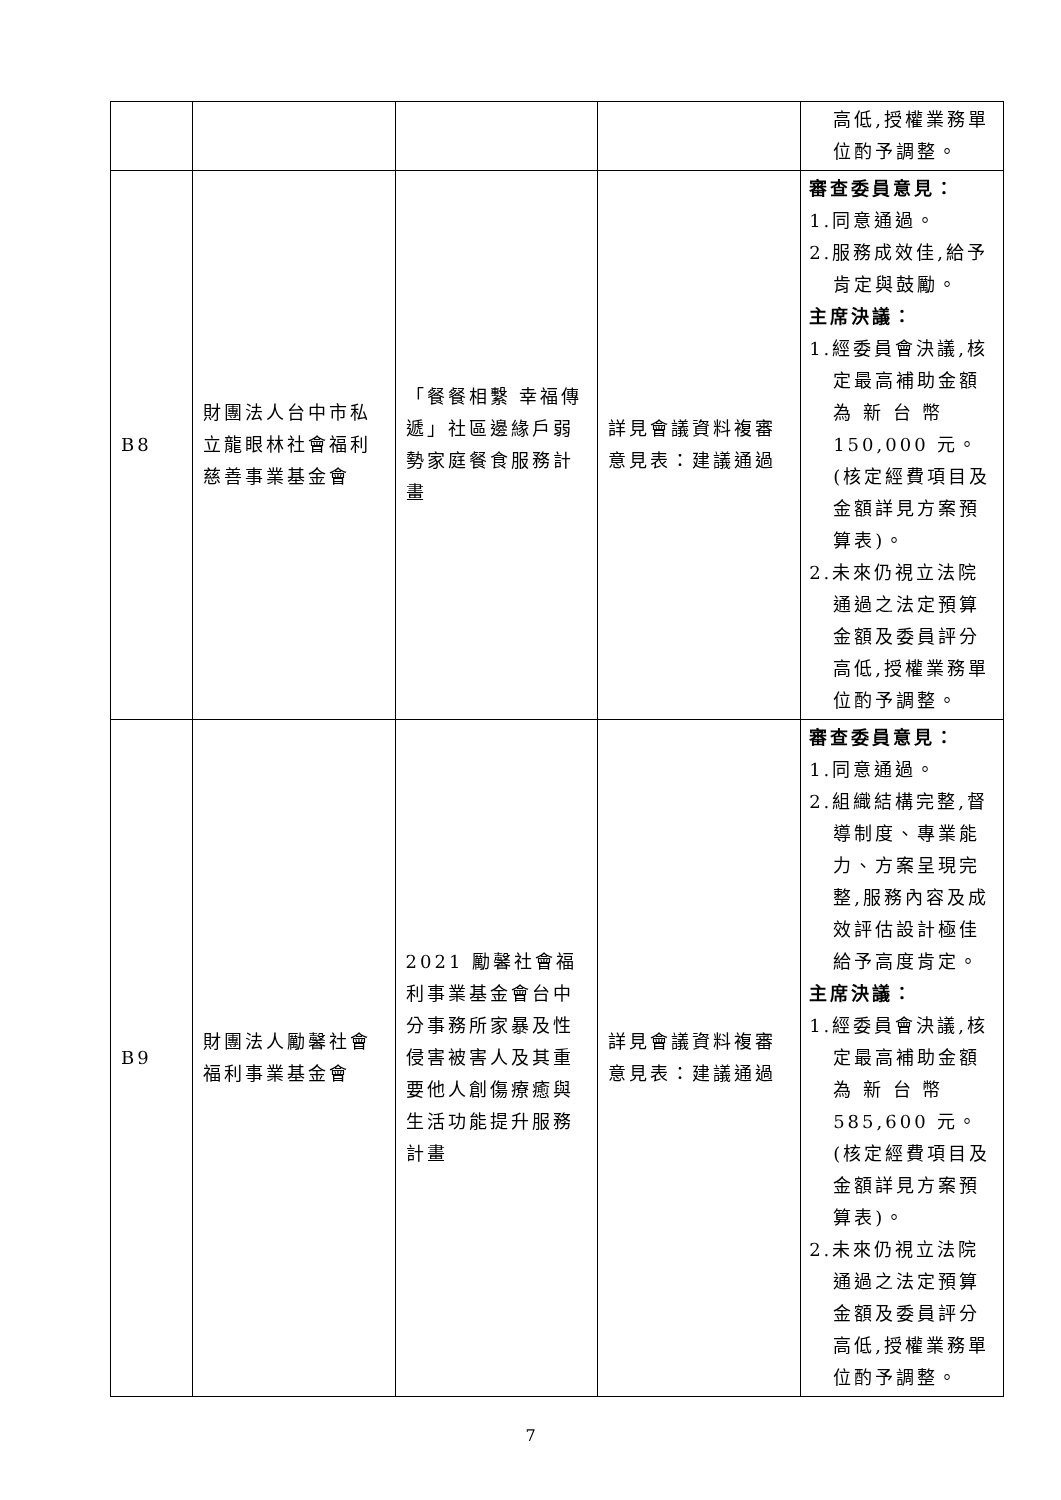| | | | | 高低,授權業務單 位酌予調整。 |
| B8 | 財團法人台中市私立龍眼林社會福利慈善事業基金會 | 「餐餐相繫 幸福傳遞」社區邊緣戶弱勢家庭餐食服務計畫 | 詳見會議資料複審意見表：建議通過 | 審查委員意見： 1.同意通過。 2.服務成效佳,給予 肯定與鼓勵。 主席決議： 1.經委員會決議,核 定最高補助金額為 新 台 幣 150,000 元。(核定經費項目及金額詳見方案預算表)。 2.未來仍視立法院 通過之法定預算金額及委員評分高低,授權業務單位酌予調整。 |
| B9 | 財團法人勵馨社會福利事業基金會 | 2021 勵馨社會福利事業基金會台中分事務所家暴及性侵害被害人及其重要他人創傷療癒與生活功能提升服務計畫 | 詳見會議資料複審意見表：建議通過 | 審查委員意見： 1.同意通過。 2.組織結構完整,督 導制度、專業能力、方案呈現完整,服務內容及成效評估設計極佳給予高度肯定。 主席決議： 1.經委員會決議,核 定最高補助金額為 新 台 幣 585,600 元。(核定經費項目及金額詳見方案預算表)。 2.未來仍視立法院 通過之法定預算金額及委員評分高低,授權業務單位酌予調整。 |
7